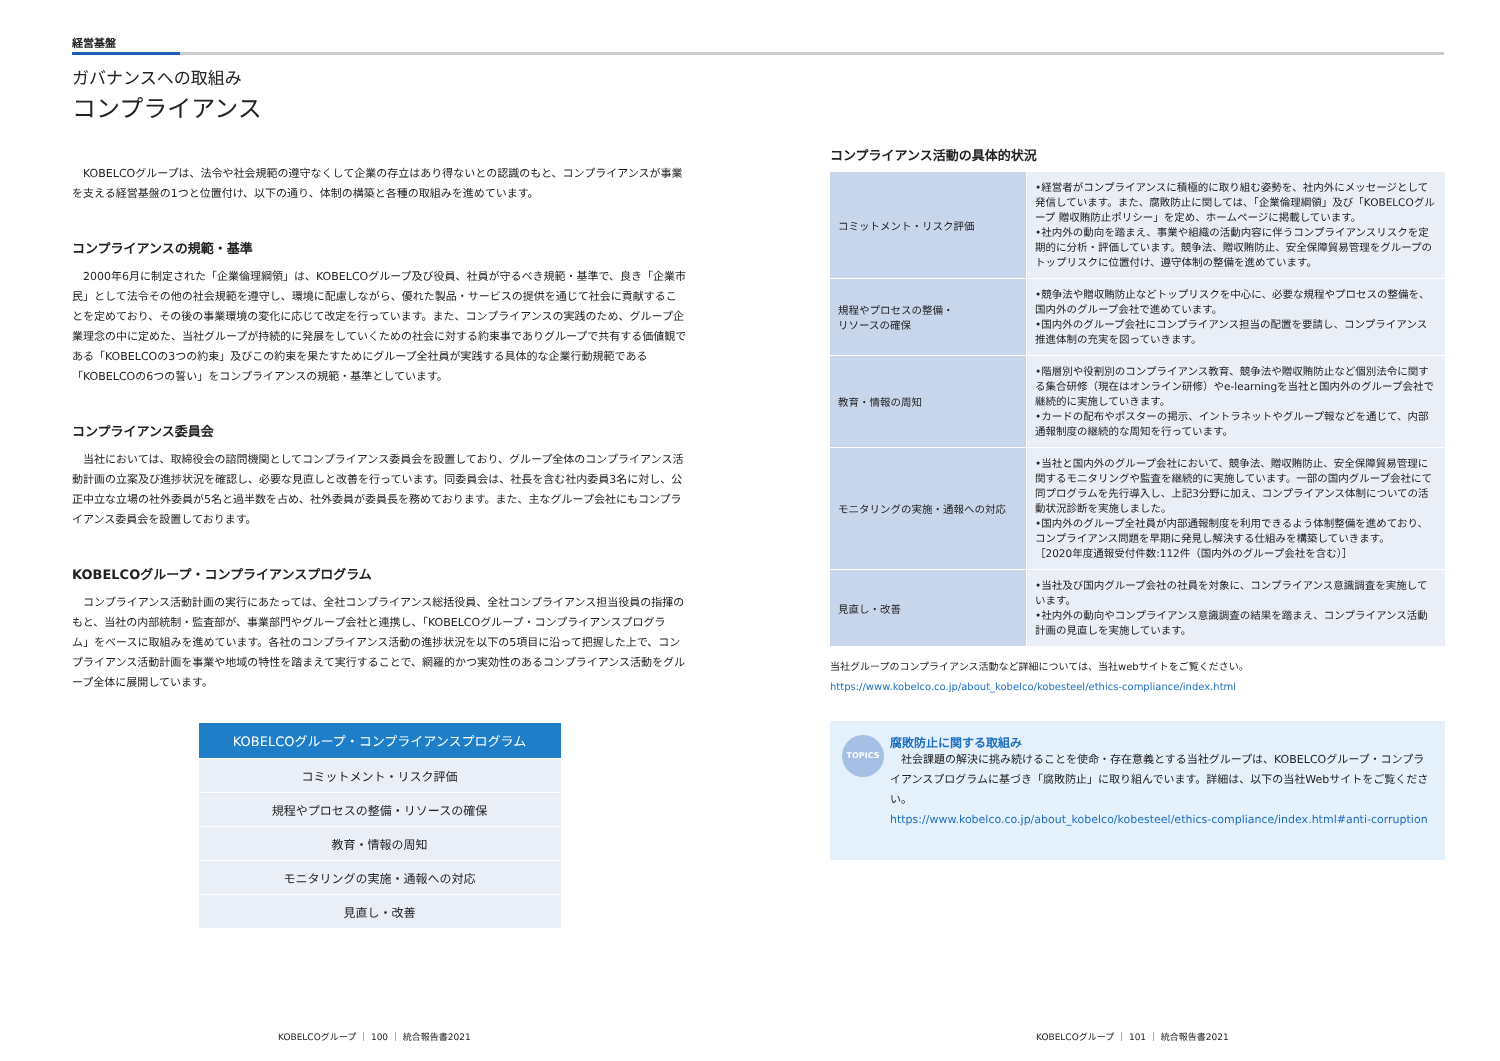経営基盤
ガバナンスへの取組み
コンプライアンス
　KOBELCOグループは、法令や社会規範の遵守なくして企業の存立はあり得ないとの認識のもと、コンプライアンスが事業を支える経営基盤の1つと位置付け、以下の通り、体制の構築と各種の取組みを進めています。
コンプライアンスの規範・基準
　2000年6月に制定された「企業倫理綱領」は、KOBELCOグループ及び役員、社員が守るべき規範・基準で、良き「企業市民」として法令その他の社会規範を遵守し、環境に配慮しながら、優れた製品・サービスの提供を通じて社会に貢献することを定めており、その後の事業環境の変化に応じて改定を行っています。また、コンプライアンスの実践のため、グループ企業理念の中に定めた、当社グループが持続的に発展をしていくための社会に対する約束事でありグループで共有する価値観である「KOBELCOの3つの約束」及びこの約束を果たすためにグループ全社員が実践する具体的な企業行動規範である「KOBELCOの6つの誓い」をコンプライアンスの規範・基準としています。
コンプライアンス委員会
　当社においては、取締役会の諮問機関としてコンプライアンス委員会を設置しており、グループ全体のコンプライアンス活動計画の立案及び進捗状況を確認し、必要な見直しと改善を行っています。同委員会は、社長を含む社内委員3名に対し、公正中立な立場の社外委員が5名と過半数を占め、社外委員が委員長を務めております。また、主なグループ会社にもコンプライアンス委員会を設置しております。
KOBELCOグループ・コンプライアンスプログラム
　コンプライアンス活動計画の実行にあたっては、全社コンプライアンス総括役員、全社コンプライアンス担当役員の指揮のもと、当社の内部統制・監査部が、事業部門やグループ会社と連携し、「KOBELCOグループ・コンプライアンスプログラム」をベースに取組みを進めています。各社のコンプライアンス活動の進捗状況を以下の5項目に沿って把握した上で、コンプライアンス活動計画を事業や地域の特性を踏まえて実行することで、網羅的かつ実効性のあるコンプライアンス活動をグループ全体に展開しています。
| KOBELCOグループ・コンプライアンスプログラム |
| --- |
| コミットメント・リスク評価 |
| 規程やプロセスの整備・リソースの確保 |
| 教育・情報の周知 |
| モニタリングの実施・通報への対応 |
| 見直し・改善 |
コンプライアンス活動の具体的状況
| コミットメント・リスク評価 | •経営者がコンプライアンスに積極的に取り組む姿勢を、社内外にメッセージとして発信しています。また、腐敗防止に関しては、「企業倫理綱領」及び「KOBELCOグループ 贈収賄防止ポリシー」を定め、ホームページに掲載しています。 •社内外の動向を踏まえ、事業や組織の活動内容に伴うコンプライアンスリスクを定期的に分析・評価しています。競争法、贈収賄防止、安全保障貿易管理をグループのトップリスクに位置付け、遵守体制の整備を進めています。 |
| 規程やプロセスの整備・ リソースの確保 | •競争法や贈収賄防止などトップリスクを中心に、必要な規程やプロセスの整備を、国内外のグループ会社で進めています。 •国内外のグループ会社にコンプライアンス担当の配置を要請し、コンプライアンス推進体制の充実を図っていきます。 |
| 教育・情報の周知 | •階層別や役割別のコンプライアンス教育、競争法や贈収賄防止など個別法令に関する集合研修（現在はオンライン研修）やe-learningを当社と国内外のグループ会社で継続的に実施していきます。 •カードの配布やポスターの掲示、イントラネットやグループ報などを通じて、内部通報制度の継続的な周知を行っています。 |
| モニタリングの実施・通報への対応 | •当社と国内外のグループ会社において、競争法、贈収賄防止、安全保障貿易管理に関するモニタリングや監査を継続的に実施しています。一部の国内グループ会社にて同プログラムを先行導入し、上記3分野に加え、コンプライアンス体制についての活動状況診断を実施しました。 •国内外のグループ全社員が内部通報制度を利用できるよう体制整備を進めており、コンプライアンス問題を早期に発見し解決する仕組みを構築していきます。 ［2020年度通報受付件数:112件（国内外のグループ会社を含む）］ |
| 見直し・改善 | •当社及び国内グループ会社の社員を対象に、コンプライアンス意識調査を実施しています。 •社内外の動向やコンプライアンス意識調査の結果を踏まえ、コンプライアンス活動計画の見直しを実施しています。 |
当社グループのコンプライアンス活動など詳細については、当社webサイトをご覧ください。
https://www.kobelco.co.jp/about_kobelco/kobesteel/ethics-compliance/index.html
TOPICS
腐敗防止に関する取組み
　社会課題の解決に挑み続けることを使命・存在意義とする当社グループは、KOBELCOグループ・コンプライアンスプログラムに基づき「腐敗防止」に取り組んでいます。詳細は、以下の当社Webサイトをご覧ください。
https://www.kobelco.co.jp/about_kobelco/kobesteel/ethics-compliance/index.html#anti-corruption
KOBELCOグループ ｜ 100 ｜ 統合報告書2021
KOBELCOグループ ｜ 101 ｜ 統合報告書2021